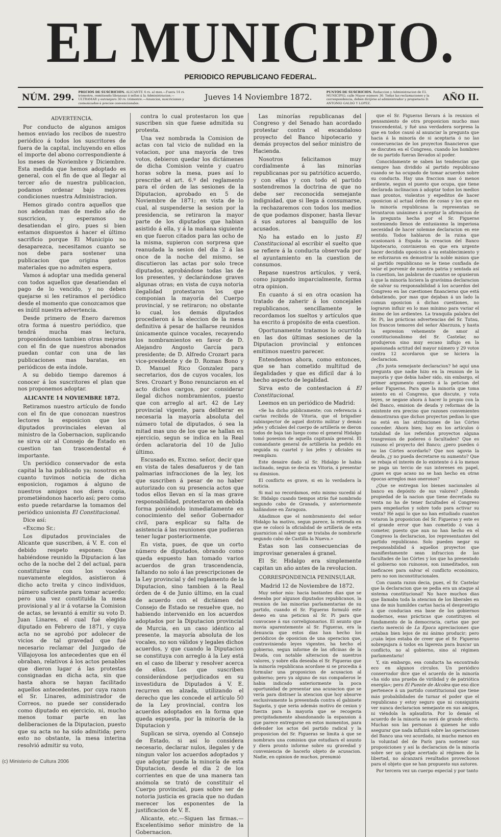EL MUNICIPIO.
PERIODICO REPUBLICANO FEDERAL.
NÚM. 299. PRECIOS DE SUSCRICION. ALICANTE 4 rs. al mes.—Fuera 14 rs. trimestre, remitiendo libranzas ó sellos á la Administracion.—ULTRAMAR y extranjero 30 rs. trimestre.—Anuncios, suscriciones y comunicados á precios convencionales. Jueves 14 Noviembre 1872. PUNTOS DE SUSCRICION. Redaccion y Administracion de EL MUNICIPIO, calle Mayor número 36. Todas las reclamaciones y la correspondencia, deben dirijirse al administrador y propietario D. ANTONIO GALDÓ Y LOPEZ. AÑO II.
ADVERTENCIA.
Por conducto de algunos amigos hemos enviado los recibos de nuestro periódico á todos los suscritores de fuera de la capital, incluyendo en ellos el importe del abono correspondiente á los meses de Noviembre y Diciembre. Esta medida que hemos adoptado es general, con el fin de que al llegar al tercer año de nuestra publicacion, podamos ordenar bajo mejores condiciones nuestra Administracion.
Hemos girado contra aquellos que nos adeudan mas de medio año de suscricion, y esperamos no desatiendan el giro, pues si bien estamos dispuestos á hacer el último sacrificio porque El Municipio no desaparezca, necesitamos cuanto se nos debe para sostener una publicacion que origina gastos materiales que no admiten espera.
Vamos á adoptar una medida general con todos aquellos que desatiendan el pago de lo vencido, y no deben quejarse si les retiramos el periódico desde el momento que conozcamos que es inútil nuestra advertencia.
Desde primero de Enero daremos otra forma á nuestro periódico, que tendrá mucha mas lectura, proponiéndonos tambien otras mejoras con el fin de que nuestros abonados puedan contar con una de las publicaciones mas baratas, en periódicos de esta índole.
A su debido tiempo daremos á conocer á los suscritores el plan que nos proponemos adoptar.
ALICANTE 14 NOVIEMBRE 1872.
Retiramos nuestro artículo de fondo con el fin de que conozcan nuestros lectores la esposicion que los diputados provinciales elevan al ministro de la Gobernacion, suplicando se sirva oir al Consejo de Estado en cuestion tan trascendental é importante.
Un periódico conservador de esta capital la ha publicado ya; nosotros en cuanto tuvimos noticia de dicha esposicion, rogamos á alguno de nuestros amigos nos diera copia, prometiéndonos hacerlo así; pero como esto puede retardarse la tomamos del periódico unionista El Constitucional.
Dice así:
«Excmo Sr.:
Los diputados provinciales de Alicante que suscriben, á V. E. con el debido respeto esponen: Que habiéndose reunido la Diputacion á las ocho de la noche del 2 del actual, para constituirse con los vocales nuevamente elegidos, asistieron á dicho acto treita y cinco individuos, número suficiente para tomar acuerdo; pero una vez constituida la mesa provisional y al ir á votarse la Comision de actas, se levantó á emitir su voto D. Juan Linares, el cual fué elegido diputado en Febrero de 1871, y cuya acta no se aprobó por adolecer de vicios de tal gravedad que fué necesario reclamar del Juzgado de Villajoyosa los antecedentes que en él obraban, relativos á los actos penables que dieron lugar á las protestas consignadas en dicha acta, sin que hasta ahora se hayan facilitado aquellos antecedentes, por cuya razon el Sr. Linares, administrador de Correos, no puede ser considerado como diputado en ejercicio, ni, mucho menos tomar parte en las deliberaciones de la Diputacion, puesto que su acta no ha sido admitida; pero esto no obstante, la mesa interina resolvió admitir su voto,
contra lo cual protestaron los que suscriben sin que fuese admitida su protesta.
Una vez nombrada la Comision de actas con tal vicio de nulidad en la votacion, por una mayoría de tres votos, debieron quedar los dictámenes de dicha Comision veinte y cuatro horas sobre la mesa, pues así lo prescribe el art. 6.º del reglamento para el órden de las sesiones de la Diputacion, aprobado en 5 de Noviembre de 1871; en vista de lo cual, al suspenderse la sesion por la presidencia, se retiraron la mayor parte de los diputados que habian asistido á ella, y á la mañana siguiente en que fueron citados para las ocho de la misma, supieron con sorpresa que reanudada la sesion del dia 2 á las once de la noche del mismo, se discutieron las actas por solo trece diputados, aprobándose todas las de los presentes, y declarándose graves algunas otras; en vista de cuya notoria ilegalidad protestaron los que componian la mayoría del Cuerpo provincial, y se retiraron; no obstante lo cual, los demás diputados procedieron á la eleccion de la mesa definitiva á pesar de hallarse reunidos únicamente quince vocales, recayendo los nombramientos en favor de D. Alejandro Angosto García para presidente; de D. Alfredo Crozart para vice-presidente y de D. Roman Bono y D. Manuel Rico Gonzalez para secretarios, dos de cuyos vocales, los Sres. Crozart y Bono renunciaron en el acto dichos cargos, por considerar ilegal dichos nombramientos, puesto que con arreglo al art. 42 de Ley provincial vigente, para deliberar es necesaria la mayoría absoluta del número total de diputados, ó sea la mitad mas uno de los que se hallan en ejercicio, segun se indica en la Real órden aclaratoria del 10 de Julio último.
Escusado es, Excmo. señor, decir que en vista de tales desafueros y de tan palmarias infracciones de la ley, los que suscriben á pesar de no haber autorizado con su presencia actos que todos ellos llevan en sí la mas grave responsabilidad, protestaron en debida forma poniéndolo inmediatamente en conocimiento del señor Gobernador civil, para esplicar su falta de asistencia á las reuniones que pudieran tener lugar posteriormente.
En vista, pues, de que un corto número de diputados, obrando como queda espuesto han tomado varios acuerdos de gran trascendencia, faltando no solo á las prescripciones de la Ley provincial y del reglamento de la Diputacion, sino tambien á la Real órden de 4 de Junio último, en la cual de acuerdo con el dictámen del Consejo de Estado se resuelve que, no habiendo intervenido en los acuerdos adoptados por la Diputacion provincial de Murcia, en un caso idéntico al presente, la mayoría absoluta de los vocales, no son válidos y legales dichos acuerdos, y que cuando la Diputacion se constituya con arreglo á la Ley está en el caso de liberar y resolver acerca de ellos. Los que suscriben considerándose perjudicados en su investidura de Diputados á V. E. recurren en alzada, utilizando el derecho que les concede el artículo 50 de la Ley provincial, contra los acuerdos adoptados en la forma que queda espuesta, por la minoría de la Diputacion y
Suplican se sirva, oyendo al Consejo de Estado, si así lo considera necesario, declarar nulos, ilegales y de ningun valor los acuerdos adoptados y que adoptar pueda la minoría de esta Diputacion, desde el dia 2 de los corrientes en que de una manera tan anómola se trató de constituir el Cuerpo provincial, pues sobre ser de notoria justicia es gracia que no dudan merecer los esponentes de la justificacion de V. E.
Alicante, etc.—Siguen las firmas.—Excelentísimo señor ministro de la Gobernacion.
Las minorías republicanas del Congreso y del Senado han acordado protestar contra el escandaloso proyecto del Banco hipotecario y demás proyectos del señor ministro de Hacienda.
Nosotros felicitamos muy cordialmente á las minorías republicanas por su patriótico acuerdo, y con ellas y con todo el partido sostendremos la doctrina de que no debe ser reconocida semejante indignidad, que si llega á consumarse, la rechazaremos con todos los medios de que podamos disponer, hasta llevar á sus autores al banquillo de los acusados.
No ha estado en lo justo El Constitucional al escribir el suelto que se refiere á la conducta observada por el ayuntamiento en la cuestion de consumos.
Repase nuestros artículos, y verá, como juzgando imparcialmente, forma otra opinion.
En cuanto á si en otra ocasion ha tratado de zaherir á los concejales republicanos, sencillamente le recordamos los sueltos y artículos que ha escrito á propósito de esta cuestion.
Oportunamente tratamos lo ocurrido en las dos últimas sesiones de la Diputacion provincial y entonces emitimos nuestro parecer.
Entendemos ahora, como entonces, que se han cometido multitud de ilegalidades y que es difícil dar á lo hecho aspecto de legalidad.
Sirva esto de contestacion á El Constitucional.
Leemos en un periódico de Madrid:
«Se ha dicho públicamente; con referencia á cartas recibida de Vitoria, que el brigadier subinspector de aquel distrito militar y demás jefes y oficiales del cuerpo de artillería se dieron todos de baja tan luego como el general Hidalgo tomó posesion de aquella capitanía general. El comandante general de artillería ha pedido en seguida su cuartel y los jefes y oficiales su reemplazo.
Este desaire dado al Sr. Hidalgo le habia inclinado, segun se decia en Vitoria, á presentar su dimision.
El conflicto es grave, si en lo verdadera la noticia.
Si mal no recordamos, esto mismo sucedió al Sr. Hidalgo cuando tiempos atrás fué nombrado segundo cabo de Granada, y anteriormente hallándose en Zaragoza.
Añadimos que el nombramiento del señor Hidalgo ha motivo, segun parece, la retirada en que se colocó la oficialidad de artillería de esta guarnicion al saber que se trataba de nombrarle segundo cabo de Castilla la Nueva.»
Estas son las consecuencias de improvisar generales á granel.
El Sr. Hidalgo era simplemente capitan un año antes de la revolucion.
CORRESPONDENCIA PENINSULAR.
Madrid 12 de Noviembre de 1872.
Muy señor mio: hacia bastantes dias que se deseaba por algunos diputados republicanos, la reunion de las minorías parlamentarias de su partido, cuando el Sr. Figueras formuló este deseo en una peticion al Sr. Pi para que convocase á sus correligionarios. El asunto que movia aparentemente al Sr. Figueras, era la denuncia que estos dias han hecho los periódicos de oposicion de una operacion que, contraviniendo leyes vigentes, ha hecho el gobierno, segun informe de las oficinas de la Deuda, con notable alteracion de nuestros valores, y sobre ella deseaba el Sr. Figueras que la minoría republicana acordase si se procedia á formular una proposicion de acusacion al gobierno; pero ya alguno de sus compañeros le habia indicado anteriormente la poca oportunidad de presentar una acusacion que se vería para distraer la atencion que hoy absorve esclusivamente la presentada contra el gabinete Sagasta, y que seria además motivo de cesion y fuerza para la mayoría que se recogeria precipitadamente abandonando la espansion á que parece entregarse en estos momentos, para defender los actos del partido radical y la proposicion del Sr. Figueras se limita á que se nombrara una comision que estudiara el asunto y diera pronto informe sobre su gravedad y conveniencia de hacerlo objeto de acusacion. Nadie, en opinion de muchos, presumió
que el Sr. Figueras llevara á la reunion el pensamiento de otra proposicion mucho mas trascendental, y fué una verdadera sorpresa la que en todos causó al anunciar la pregunta que hacia á la minoría de si aceptaria ó no las consecuencias de los proyectos financieros que se discuten en el Congreso, cuando los hombres de su partido fueran llevados al poder.
Conocidamente se saben las tendencias que siempre han dividido al partido republicano cuando se ha ocupado de tomar acuerdos sobre su conducta. Hay una fraccion mas ó menos ardiente, segun el puesto que ocupa, que tiene declarada inclinacion á adoptar todos los medios mas prontos, violentos y espeditos de hacer oposicion al actual órden de cosas y los que en la minoría republicana la representan se levantaron unánimes á aceptar la afirmacion de la pregunta hecha por el Sr. Figueras sosteniendo llenos de entusiasmo la imperiosa necesidad de hacer solemne declaracion en ese sentido. Todos hablaron de la ruina que ocasionará á España la creacion del Banco hipotecario, convinieron en que era urgente hacer decidida oposicion á su establecimiento y se esforzaron en demostrar la noble mision que al partido republicano se le tiene confiada de velar el porvenir de nuestra patria y sentada así la cuestion, las palabras de cuantos se opusieron á que la minoría hiciera la gravísima declaracion de salvar su responsabilidad á los acuerdos del Congreso en las cuestiones financieras que está debatiendo, por mas que dejaban á un lado la comun oposicion á dichas cuestiones, no lograron influir en lo mas mínimo para variar el ánimo de los ardientes. La tranquila palabra del Sr. Pi, las prácticas advertencias del Sr. Tutau, los francos temores del señor Abarzuza, y hasta la espresion vehemente de amor al constitucionalismo del Sr. Castelar, no produjeron sino muy escaso influjo en la apasionada actitud del mayor número y 29 votos contra 12 acordaron que se hiciera la declaracion.
¿Es justa semejante declaracion? hé aquí una pregunta que nadie hizo en la reunion de la mayoría y que debia haber sido, sin embargo, el primer argumento opuesto á la peticion del señor Figueras. Para que la minoría que toma asiento en el Congreso, que discute, y vota leyes, se negase ahora á hacer lo propio con la del Banco, emision de deuda y reformas de la existente era preciso que razones convenientes demostraran que dichos proyectos pedian lo que no está en las atribuciones de las Córtes conceder. Ahora bien; hay en los artículos ó totalidad de los referidos proyectos alguna trasgresion de poderes ó facultades? Que es ruinoso el proyecto del Banco; ¿pero pueden ó no las Córtes acordarlo? Que nos agovia la deuda, ¿y no pueda decretarse su aumento? Que se rebaja el interés de lo existente ó á lo menos se paga un tercio de sus intereses en papel, ¿pues es que acaso no se han hecho en otras épocas arreglos mas onerosos?
¿Que se entregan los bienes nacionales al banco en depósito de sus valores? ¿Siendo propiedad de la nacion que tiene decretada su venta no ha de tener facultades el Congreso para empeñarlos y sobre todo para activar su venta? Hé aquí lo que no han estudiado cuantos votaron la proposicion del Sr. Figueras y este es el grande error que han cometido ó van á cometer, puesto que aun no han hecho en el Congreso la declaracion, los representantes del partido republicano. Solo pueden negar su responsabilidad á aquellos proyectos que manifiestamente sean infraccion de las facultades de las Córtes y los que ha presentado el gobierno son ruinosos, son inmeditados, son ineficaces para salvar el conflicto económico, pero no son inconstitucionales.
Con cuanta razon decia, pues, el Sr. Castelar que la declaracion que se pedia era un ataque al sistema constitucional! No hace muchos dias que llamaba toda la atencion de los liberales en una de mis humildes cartas hacia el desprestigio á que conducian esa base de los gobiernos modernos, esas prácticas que constituyen el fundamento de la democracia, cartas que por cierto mereció de La Epoca apreciaciones que estaban bien lejos de mi ánimo producir; pero ¡cuán lejos estaba de creer que el Sr. Figueras sobrepujara á todos en ligereza para buscar un conflicto, no al gobierno, sino al régimen parlamentario!
Y, sin embargo, esa conducta ha encontrado eco en algunos círculos. Un periódico conservador dice que el acuerdo de la minoría «ha sido una prueba de virilidad y de patriótica energía»; pero El Puente de Alcolea que eso dice pertenece á un partido constitucional que tiene más probabilidades de turnar el poder que el republicano y estoy seguro que ni consiguiria ver nunca declaracion semejante en sus amigos, ni viéndola la aplaudiria. Por lo demás el acuerdo de la minoría no será de grande efecto. Muchas son las personas á quienes he oido asegurar que nada influirá sobre las operaciones del Banco una vez acordado, ni mucho menos en la voluntad del de París para sostener sus proposiciones y así la declaracion de la minoría sobre ser un golpe acertado al régimen de la libertad, no alcanzará resultados provechosos para el objeto que se han propuesto sus autores.
Por tercera vez un cuerpo especial y por tanto
(c) Ministerio de Cultura 2006